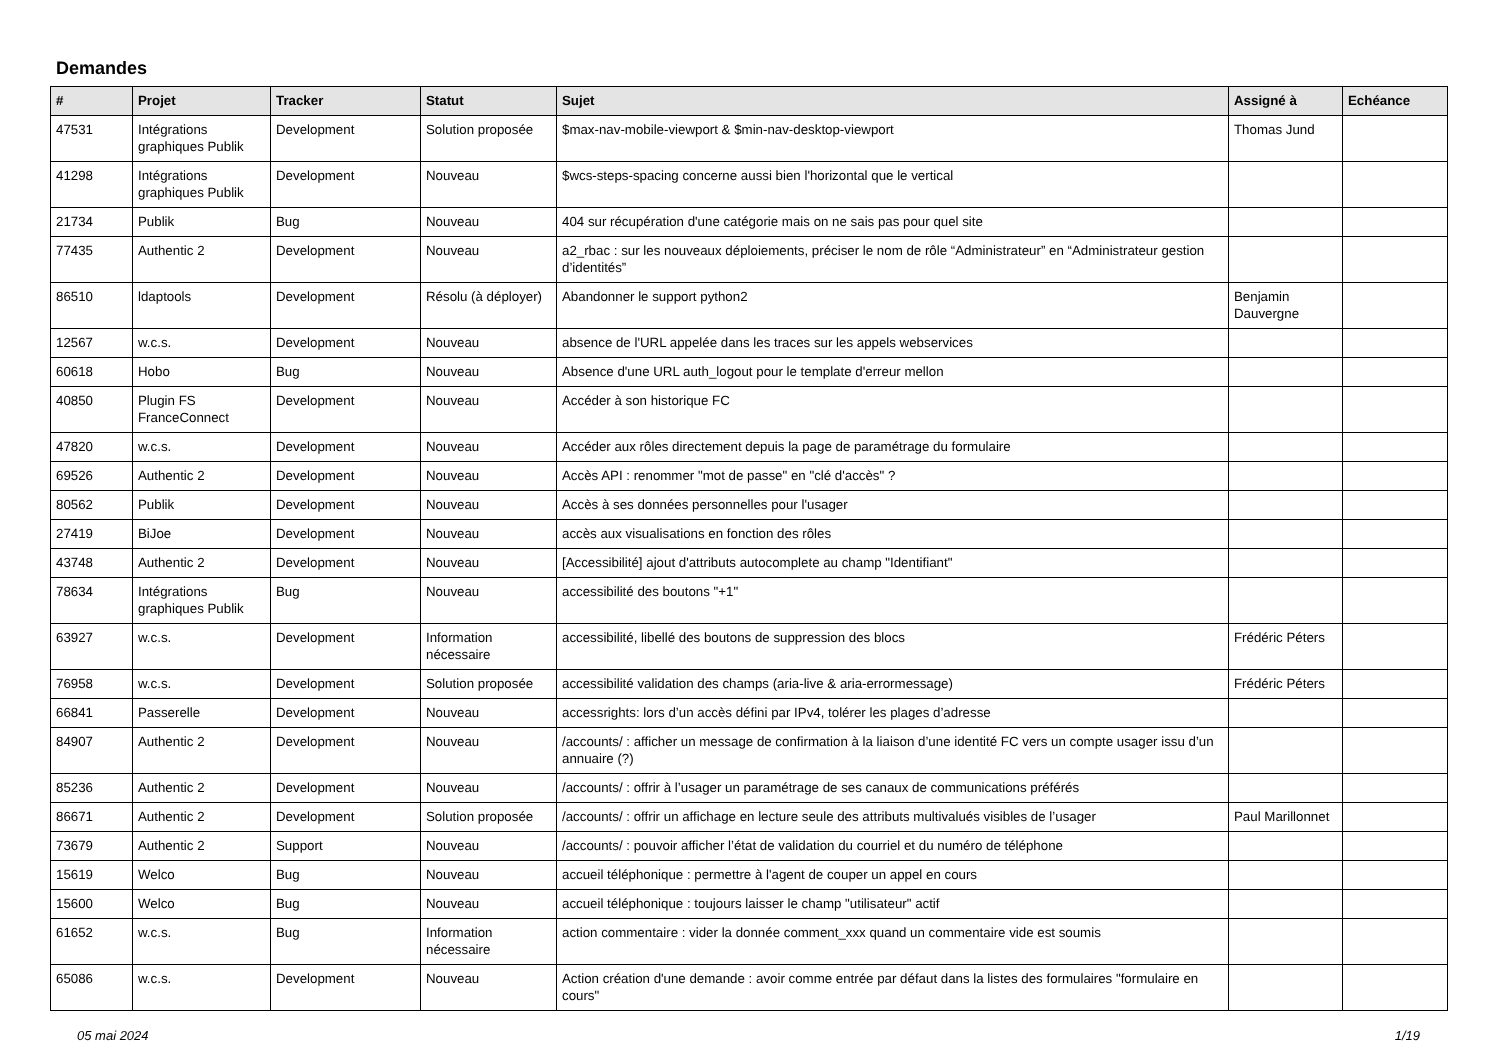Demandes
| # | Projet | Tracker | Statut | Sujet | Assigné à | Echéance |
| --- | --- | --- | --- | --- | --- | --- |
| 47531 | Intégrations graphiques Publik | Development | Solution proposée | $max-nav-mobile-viewport & $min-nav-desktop-viewport | Thomas Jund | |
| 41298 | Intégrations graphiques Publik | Development | Nouveau | $wcs-steps-spacing concerne aussi bien l'horizontal que le vertical | | |
| 21734 | Publik | Bug | Nouveau | 404 sur récupération d'une catégorie mais on ne sais pas pour quel site | | |
| 77435 | Authentic 2 | Development | Nouveau | a2_rbac : sur les nouveaux déploiements, préciser le nom de rôle “Administrateur” en “Administrateur gestion d’identités” | | |
| 86510 | ldaptools | Development | Résolu (à déployer) | Abandonner le support python2 | Benjamin Dauvergne | |
| 12567 | w.c.s. | Development | Nouveau | absence de l'URL appelée dans les traces sur les appels webservices | | |
| 60618 | Hobo | Bug | Nouveau | Absence d'une URL auth_logout pour le template d'erreur mellon | | |
| 40850 | Plugin FS FranceConnect | Development | Nouveau | Accéder à son historique FC | | |
| 47820 | w.c.s. | Development | Nouveau | Accéder aux rôles directement depuis la page de paramétrage du formulaire | | |
| 69526 | Authentic 2 | Development | Nouveau | Accès API : renommer "mot de passe" en "clé d'accès" ? | | |
| 80562 | Publik | Development | Nouveau | Accès à ses données personnelles pour l'usager | | |
| 27419 | BiJoe | Development | Nouveau | accès aux visualisations en fonction des rôles | | |
| 43748 | Authentic 2 | Development | Nouveau | [Accessibilité] ajout d'attributs autocomplete au champ "Identifiant" | | |
| 78634 | Intégrations graphiques Publik | Bug | Nouveau | accessibilité des boutons "+1" | | |
| 63927 | w.c.s. | Development | Information nécessaire | accessibilité, libellé des boutons de suppression des blocs | Frédéric Péters | |
| 76958 | w.c.s. | Development | Solution proposée | accessibilité validation des champs (aria-live & aria-errormessage) | Frédéric Péters | |
| 66841 | Passerelle | Development | Nouveau | accessrights: lors d’un accès défini par IPv4, tolérer les plages d’adresse | | |
| 84907 | Authentic 2 | Development | Nouveau | /accounts/ : afficher un message de confirmation à la liaison d’une identité FC vers un compte usager issu d’un annuaire (?) | | |
| 85236 | Authentic 2 | Development | Nouveau | /accounts/ : offrir à l’usager un paramétrage de ses canaux de communications préférés | | |
| 86671 | Authentic 2 | Development | Solution proposée | /accounts/ : offrir un affichage en lecture seule des attributs multivalués visibles de l’usager | Paul Marillonnet | |
| 73679 | Authentic 2 | Support | Nouveau | /accounts/ : pouvoir afficher l’état de validation du courriel et du numéro de téléphone | | |
| 15619 | Welco | Bug | Nouveau | accueil téléphonique : permettre à l'agent de couper un appel en cours | | |
| 15600 | Welco | Bug | Nouveau | accueil téléphonique : toujours laisser le champ "utilisateur" actif | | |
| 61652 | w.c.s. | Bug | Information nécessaire | action commentaire : vider la donnée comment_xxx quand un commentaire vide est soumis | | |
| 65086 | w.c.s. | Development | Nouveau | Action création d'une demande : avoir comme entrée par défaut dans la listes des formulaires "formulaire en cours" | | |
05 mai 2024 1/19